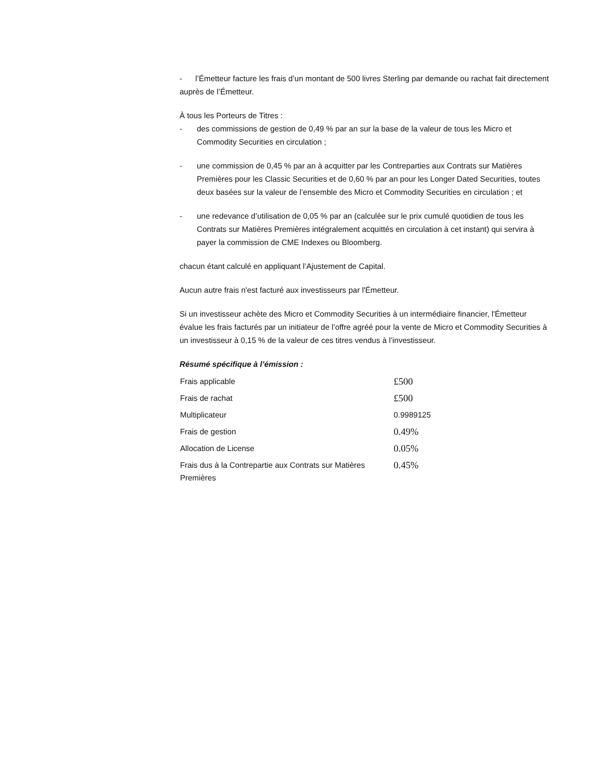- l’Émetteur facture les frais d’un montant de 500 livres Sterling par demande ou rachat fait directement auprès de l’Émetteur.
À tous les Porteurs de Titres :
- des commissions de gestion de 0,49 % par an sur la base de la valeur de tous les Micro et Commodity Securities en circulation ;
- une commission de 0,45 % par an à acquitter par les Contreparties aux Contrats sur Matières Premières pour les Classic Securities et de 0,60 % par an pour les Longer Dated Securities, toutes deux basées sur la valeur de l’ensemble des Micro et Commodity Securities en circulation ; et
- une redevance d’utilisation de 0,05 % par an (calculée sur le prix cumulé quotidien de tous les Contrats sur Matières Premières intégralement acquittés en circulation à cet instant) qui servira à payer la commission de CME Indexes ou Bloomberg.
chacun étant calculé en appliquant l’Ajustement de Capital.
Aucun autre frais n'est facturé aux investisseurs par l'Émetteur.
Si un investisseur achète des Micro et Commodity Securities à un intermédiaire financier, l'Émetteur évalue les frais facturés par un initiateur de l’offre agréé pour la vente de Micro et Commodity Securities à un investisseur à 0,15 % de la valeur de ces titres vendus à l’investisseur.
Résumé spécifique à l’émission :
| Frais applicable | £500 |
| Frais de rachat | £500 |
| Multiplicateur | 0.9989125 |
| Frais de gestion | 0.49% |
| Allocation de License | 0.05% |
| Frais dus à la Contrepartie aux Contrats sur Matières Premières | 0.45% |